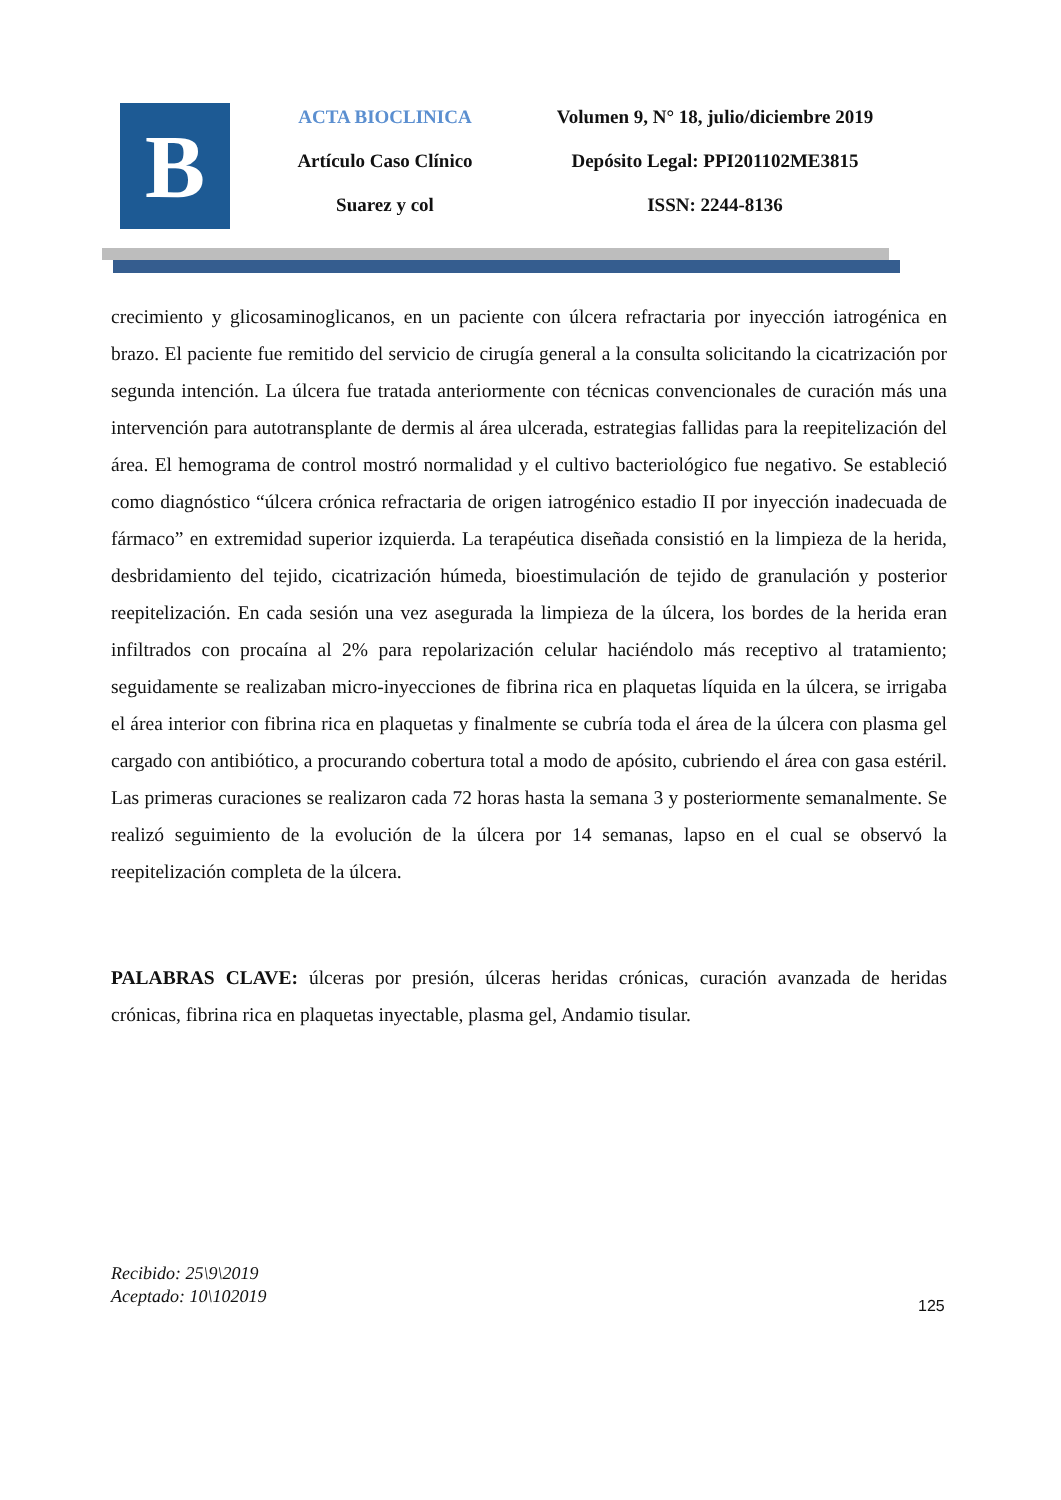B
ACTA BIOCLINICA
Artículo Caso Clínico
Suarez y col
Volumen 9, N° 18, julio/diciembre 2019
Depósito Legal: PPI201102ME3815
ISSN: 2244-8136
crecimiento y glicosaminoglicanos, en un paciente con úlcera refractaria por inyección iatrogénica en brazo. El paciente fue remitido del servicio de cirugía general a la consulta solicitando la cicatrización por segunda intención. La úlcera fue tratada anteriormente con técnicas convencionales de curación más una intervención para autotransplante de dermis al área ulcerada, estrategias fallidas para la reepitelización del área. El hemograma de control mostró normalidad y el cultivo bacteriológico fue negativo. Se estableció como diagnóstico “úlcera crónica refractaria de origen iatrogénico estadio II por inyección inadecuada de fármaco” en extremidad superior izquierda. La terapéutica diseñada consistió en la limpieza de la herida, desbridamiento del tejido, cicatrización húmeda, bioestimulación de tejido de granulación y posterior reepitelización. En cada sesión una vez asegurada la limpieza de la úlcera, los bordes de la herida eran infiltrados con procaína al 2% para repolarización celular haciéndolo más receptivo al tratamiento; seguidamente se realizaban micro-inyecciones de fibrina rica en plaquetas líquida en la úlcera, se irrigaba el área interior con fibrina rica en plaquetas y finalmente se cubría toda el área de la úlcera con plasma gel cargado con antibiótico, a procurando cobertura total a modo de apósito, cubriendo el área con gasa estéril. Las primeras curaciones se realizaron cada 72 horas hasta la semana 3 y posteriormente semanalmente. Se realizó seguimiento de la evolución de la úlcera por 14 semanas, lapso en el cual se observó la reepitelización completa de la úlcera.
PALABRAS CLAVE: úlceras por presión, úlceras heridas crónicas, curación avanzada de heridas crónicas, fibrina rica en plaquetas inyectable, plasma gel, Andamio tisular.
Recibido: 25\9\2019
Aceptado: 10\102019
125